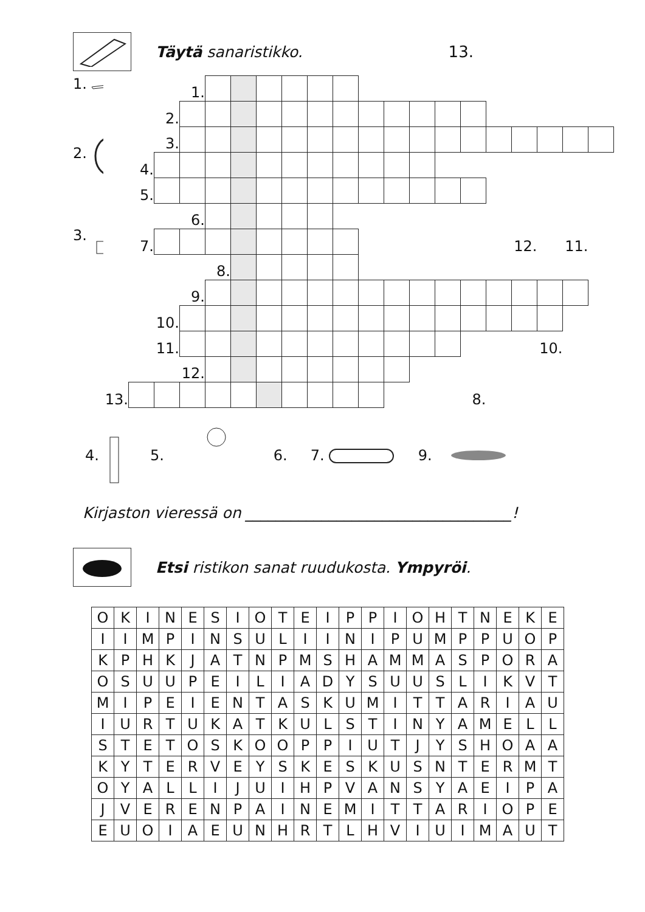Täytä sanaristikko. 13.
1.
2.
3.
| | | | 1. | | | | | | | | | | | | | | | | |
| | | 2. | | | | | | | | | | | | | | | | | |
| | | 3. | | | | | | | | | | | | | | | | | |
| | 4. | | | | | | | | | | | | | | | | | | |
| | 5. | | | | | | | | | | | | | | | | | | |
| | | | 6. | | | | | | | | | | | | | | | | |
| | 7. | | | | | | | | | | | | | | | 12. | | 11. | |
| | | | | 8. | | | | | | | | | | | | | | | |
| | | | 9. | | | | | | | | | | | | | | | | |
| | | 10. | | | | | | | | | | | | | | | | | |
| | | 11. | | | | | | | | | | | | | | | 10. | | |
| | | | 12. | | | | | | | | | | | | | | | | |
| 13. | | | | | | | | | | | | | | 8. | | | | | |
4. 5. 6. 7. 9.
Kirjaston vieressä on ___________________________________!
Etsi ristikon sanat ruudukosta. Ympyröi.
| O | K | I | N | E | S | I | O | T | E | I | P | P | I | O | H | T | N | E | K | E |
| I | I | M | P | I | N | S | U | L | I | I | N | I | P | U | M | P | P | U | O | P |
| K | P | H | K | J | A | T | N | P | M | S | H | A | M | M | A | S | P | O | R | A |
| O | S | U | U | P | E | I | L | I | A | D | Y | S | U | U | S | L | I | K | V | T |
| M | I | P | E | I | E | N | T | A | S | K | U | M | I | T | T | A | R | I | A | U |
| I | U | R | T | U | K | A | T | K | U | L | S | T | I | N | Y | A | M | E | L | L |
| S | T | E | T | O | S | K | O | O | P | P | I | U | T | J | Y | S | H | O | A | A |
| K | Y | T | E | R | V | E | Y | S | K | E | S | K | U | S | N | T | E | R | M | T |
| O | Y | A | L | L | I | J | U | I | H | P | V | A | N | S | Y | A | E | I | P | A |
| J | V | E | R | E | N | P | A | I | N | E | M | I | T | T | A | R | I | O | P | E |
| E | U | O | I | A | E | U | N | H | R | T | L | H | V | I | U | I | M | A | U | T |